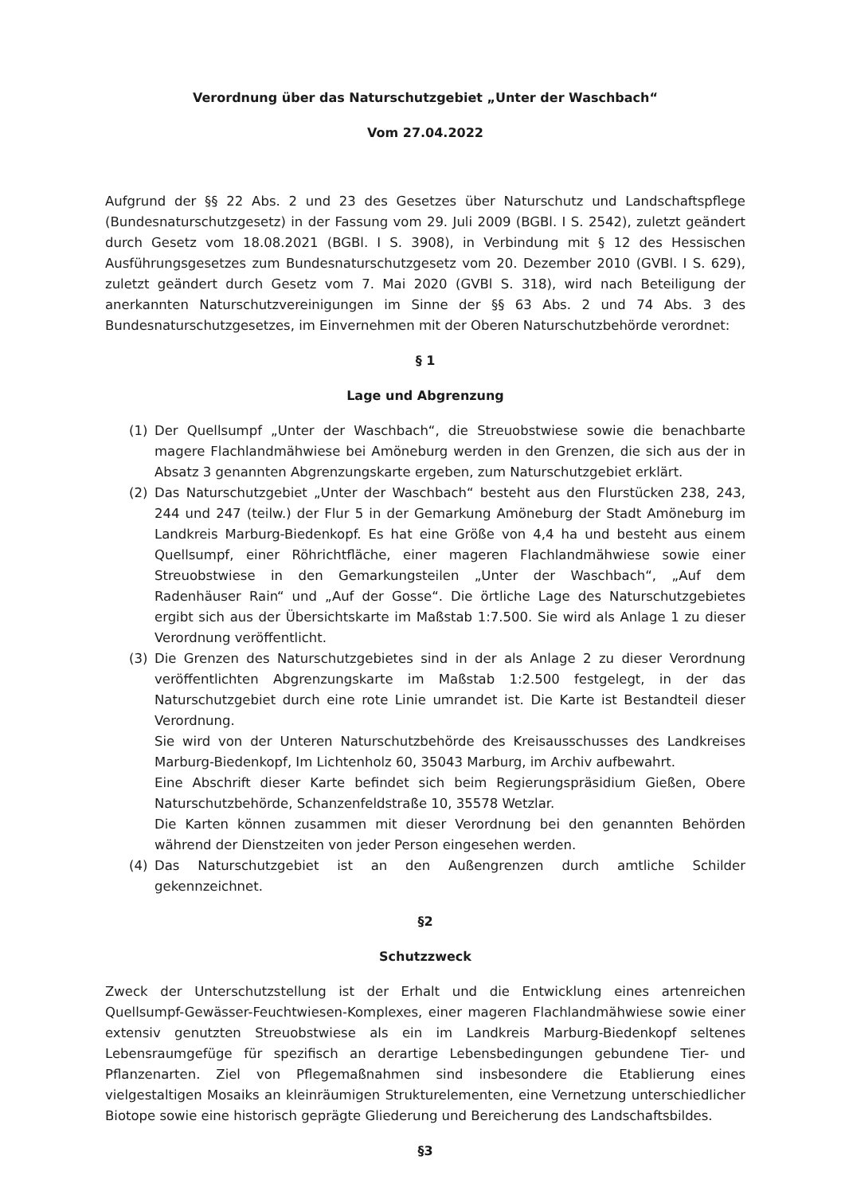Verordnung über das Naturschutzgebiet „Unter der Waschbach“
Vom 27.04.2022
Aufgrund der §§ 22 Abs. 2 und 23 des Gesetzes über Naturschutz und Landschaftspflege (Bundesnaturschutzgesetz) in der Fassung vom 29. Juli 2009 (BGBl. I S. 2542), zuletzt geändert durch Gesetz vom 18.08.2021 (BGBl. I S. 3908), in Verbindung mit § 12 des Hessischen Ausführungsgesetzes zum Bundesnaturschutzgesetz vom 20. Dezember 2010 (GVBl. I S. 629), zuletzt geändert durch Gesetz vom 7. Mai 2020 (GVBl S. 318), wird nach Beteiligung der anerkannten Naturschutzvereinigungen im Sinne der §§ 63 Abs. 2 und 74 Abs. 3 des Bundesnaturschutzgesetzes, im Einvernehmen mit der Oberen Naturschutzbehörde verordnet:
§ 1
Lage und Abgrenzung
(1) Der Quellsumpf „Unter der Waschbach“, die Streuobstwiese sowie die benachbarte magere Flachlandmähwiese bei Amöneburg werden in den Grenzen, die sich aus der in Absatz 3 genannten Abgrenzungskarte ergeben, zum Naturschutzgebiet erklärt.
(2) Das Naturschutzgebiet „Unter der Waschbach“ besteht aus den Flurstücken 238, 243, 244 und 247 (teilw.) der Flur 5 in der Gemarkung Amöneburg der Stadt Amöneburg im Landkreis Marburg-Biedenkopf. Es hat eine Größe von 4,4 ha und besteht aus einem Quellsumpf, einer Röhrichtfläche, einer mageren Flachlandmähwiese sowie einer Streuobstwiese in den Gemarkungsteilen „Unter der Waschbach“, „Auf dem Radenhäuser Rain“ und „Auf der Gosse“. Die örtliche Lage des Naturschutzgebietes ergibt sich aus der Übersichtskarte im Maßstab 1:7.500. Sie wird als Anlage 1 zu dieser Verordnung veröffentlicht.
(3) Die Grenzen des Naturschutzgebietes sind in der als Anlage 2 zu dieser Verordnung veröffentlichten Abgrenzungskarte im Maßstab 1:2.500 festgelegt, in der das Naturschutzgebiet durch eine rote Linie umrandet ist. Die Karte ist Bestandteil dieser Verordnung.
Sie wird von der Unteren Naturschutzbehörde des Kreisausschusses des Landkreises Marburg-Biedenkopf, Im Lichtenholz 60, 35043 Marburg, im Archiv aufbewahrt.
Eine Abschrift dieser Karte befindet sich beim Regierungspräsidium Gießen, Obere Naturschutzbehörde, Schanzenfeldstraße 10, 35578 Wetzlar.
Die Karten können zusammen mit dieser Verordnung bei den genannten Behörden während der Dienstzeiten von jeder Person eingesehen werden.
(4) Das Naturschutzgebiet ist an den Außengrenzen durch amtliche Schilder gekennzeichnet.
§2
Schutzzweck
Zweck der Unterschutzstellung ist der Erhalt und die Entwicklung eines artenreichen Quellsumpf-Gewässer-Feuchtwiesen-Komplexes, einer mageren Flachlandmähwiese sowie einer extensiv genutzten Streuobstwiese als ein im Landkreis Marburg-Biedenkopf seltenes Lebensraumgefüge für spezifisch an derartige Lebensbedingungen gebundene Tier- und Pflanzenarten. Ziel von Pflegemaßnahmen sind insbesondere die Etablierung eines vielgestaltigen Mosaiks an kleinräumigen Strukturelementen, eine Vernetzung unterschiedlicher Biotope sowie eine historisch geprägte Gliederung und Bereicherung des Landschaftsbildes.
§3